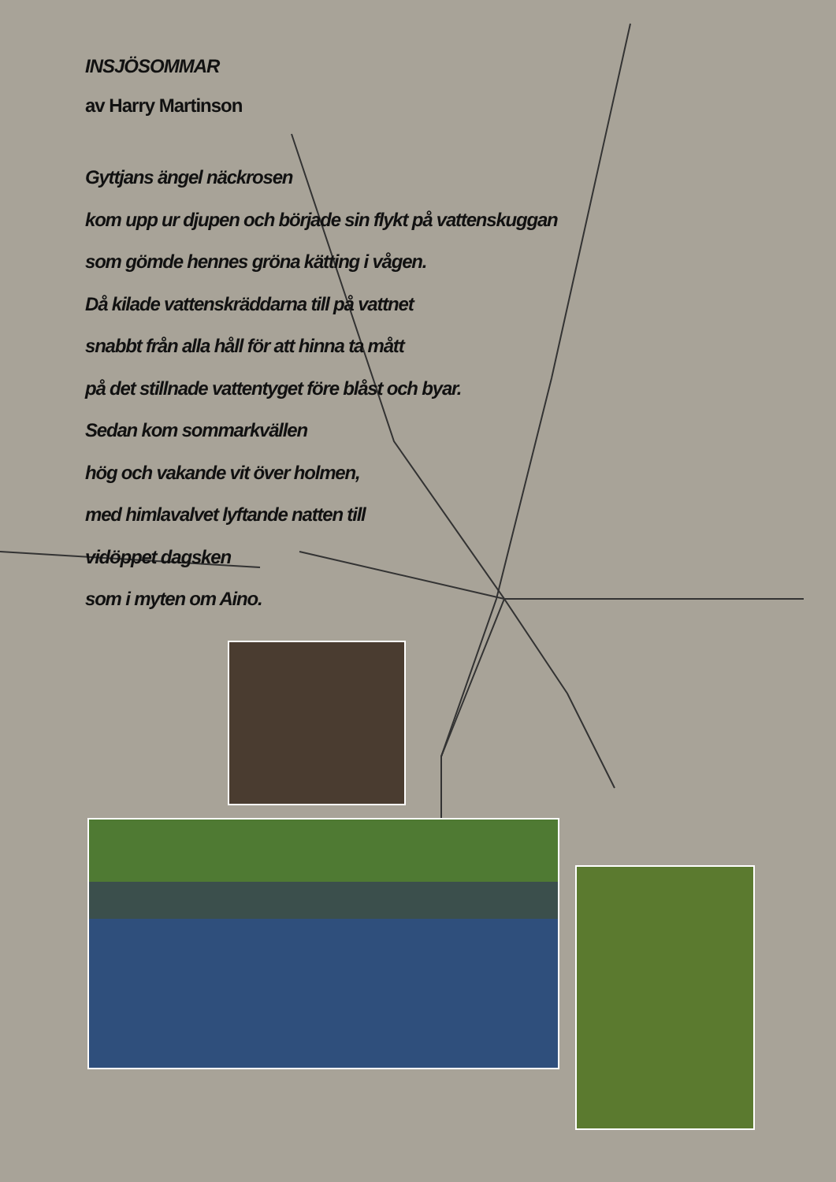INSJÖSOMMAR
av Harry Martinson
Gyttjans ängel näckrosen
kom upp ur djupen och började sin flykt på vattenskuggan
som gömde hennes gröna kätting i vågen.
Då kilade vattenskräddarna till på vattnet
snabbt från alla håll för att hinna ta mått
på det stillnade vattentyget före blåst och byar.
Sedan kom sommarkvällen
hög och vakande vit över holmen,
med himlavalvet lyftande natten till
vidöppet dagsken
som i myten om Aino.